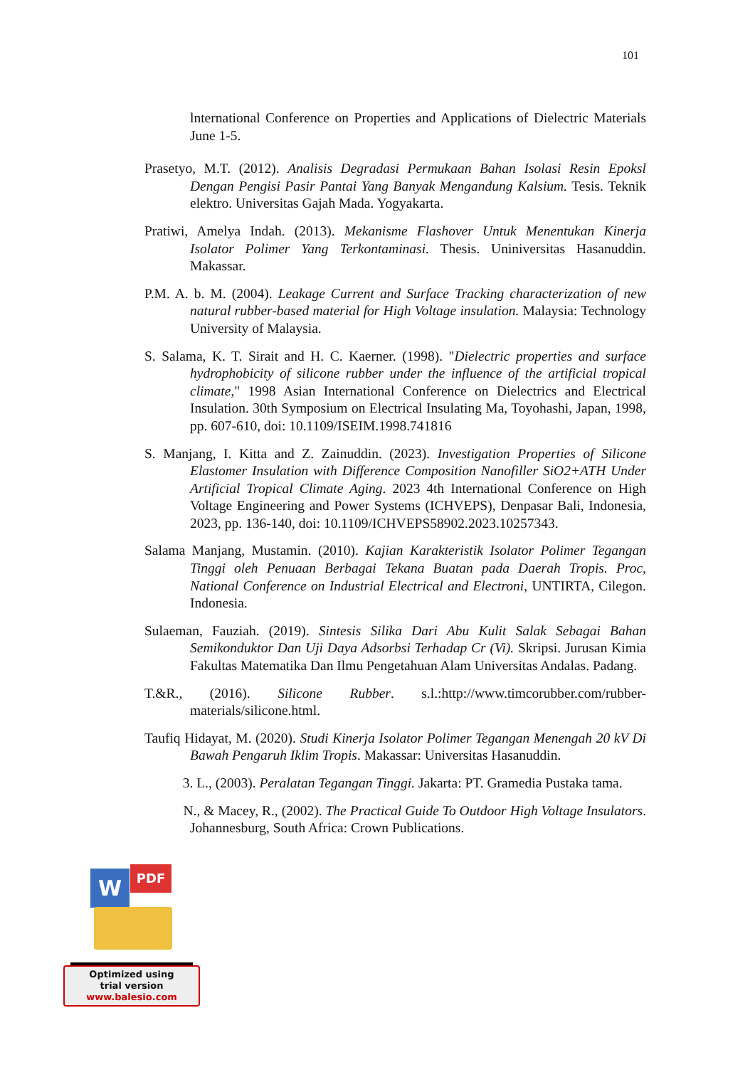101
lnternational Conference on Properties and Applications of Dielectric Materials June 1-5.
Prasetyo, M.T. (2012). Analisis Degradasi Permukaan Bahan Isolasi Resin Epoksl Dengan Pengisi Pasir Pantai Yang Banyak Mengandung Kalsium. Tesis. Teknik elektro. Universitas Gajah Mada. Yogyakarta.
Pratiwi, Amelya Indah. (2013). Mekanisme Flashover Untuk Menentukan Kinerja Isolator Polimer Yang Terkontaminasi. Thesis. Uniniversitas Hasanuddin. Makassar.
P.M. A. b. M. (2004). Leakage Current and Surface Tracking characterization of new natural rubber-based material for High Voltage insulation. Malaysia: Technology University of Malaysia.
S. Salama, K. T. Sirait and H. C. Kaerner. (1998). "Dielectric properties and surface hydrophobicity of silicone rubber under the influence of the artificial tropical climate," 1998 Asian International Conference on Dielectrics and Electrical Insulation. 30th Symposium on Electrical Insulating Ma, Toyohashi, Japan, 1998, pp. 607-610, doi: 10.1109/ISEIM.1998.741816
S. Manjang, I. Kitta and Z. Zainuddin. (2023). Investigation Properties of Silicone Elastomer Insulation with Difference Composition Nanofiller SiO2+ATH Under Artificial Tropical Climate Aging. 2023 4th International Conference on High Voltage Engineering and Power Systems (ICHVEPS), Denpasar Bali, Indonesia, 2023, pp. 136-140, doi: 10.1109/ICHVEPS58902.2023.10257343.
Salama Manjang, Mustamin. (2010). Kajian Karakteristik Isolator Polimer Tegangan Tinggi oleh Penuaan Berbagai Tekana Buatan pada Daerah Tropis. Proc, National Conference on Industrial Electrical and Electroni, UNTIRTA, Cilegon. Indonesia.
Sulaeman, Fauziah. (2019). Sintesis Silika Dari Abu Kulit Salak Sebagai Bahan Semikonduktor Dan Uji Daya Adsorbsi Terhadap Cr (Vi). Skripsi. Jurusan Kimia Fakultas Matematika Dan Ilmu Pengetahuan Alam Universitas Andalas. Padang.
T.&R., (2016). Silicone Rubber. s.l.:http://www.timcorubber.com/rubber-materials/silicone.html.
Taufiq Hidayat, M. (2020). Studi Kinerja Isolator Polimer Tegangan Menengah 20 kV Di Bawah Pengaruh Iklim Tropis. Makassar: Universitas Hasanuddin.
3. L., (2003). Peralatan Tegangan Tinggi. Jakarta: PT. Gramedia Pustaka tama.
N., & Macey, R., (2002). The Practical Guide To Outdoor High Voltage Insulators. Johannesburg, South Africa: Crown Publications.
W PDF
Optimized using
trial version
www.balesio.com